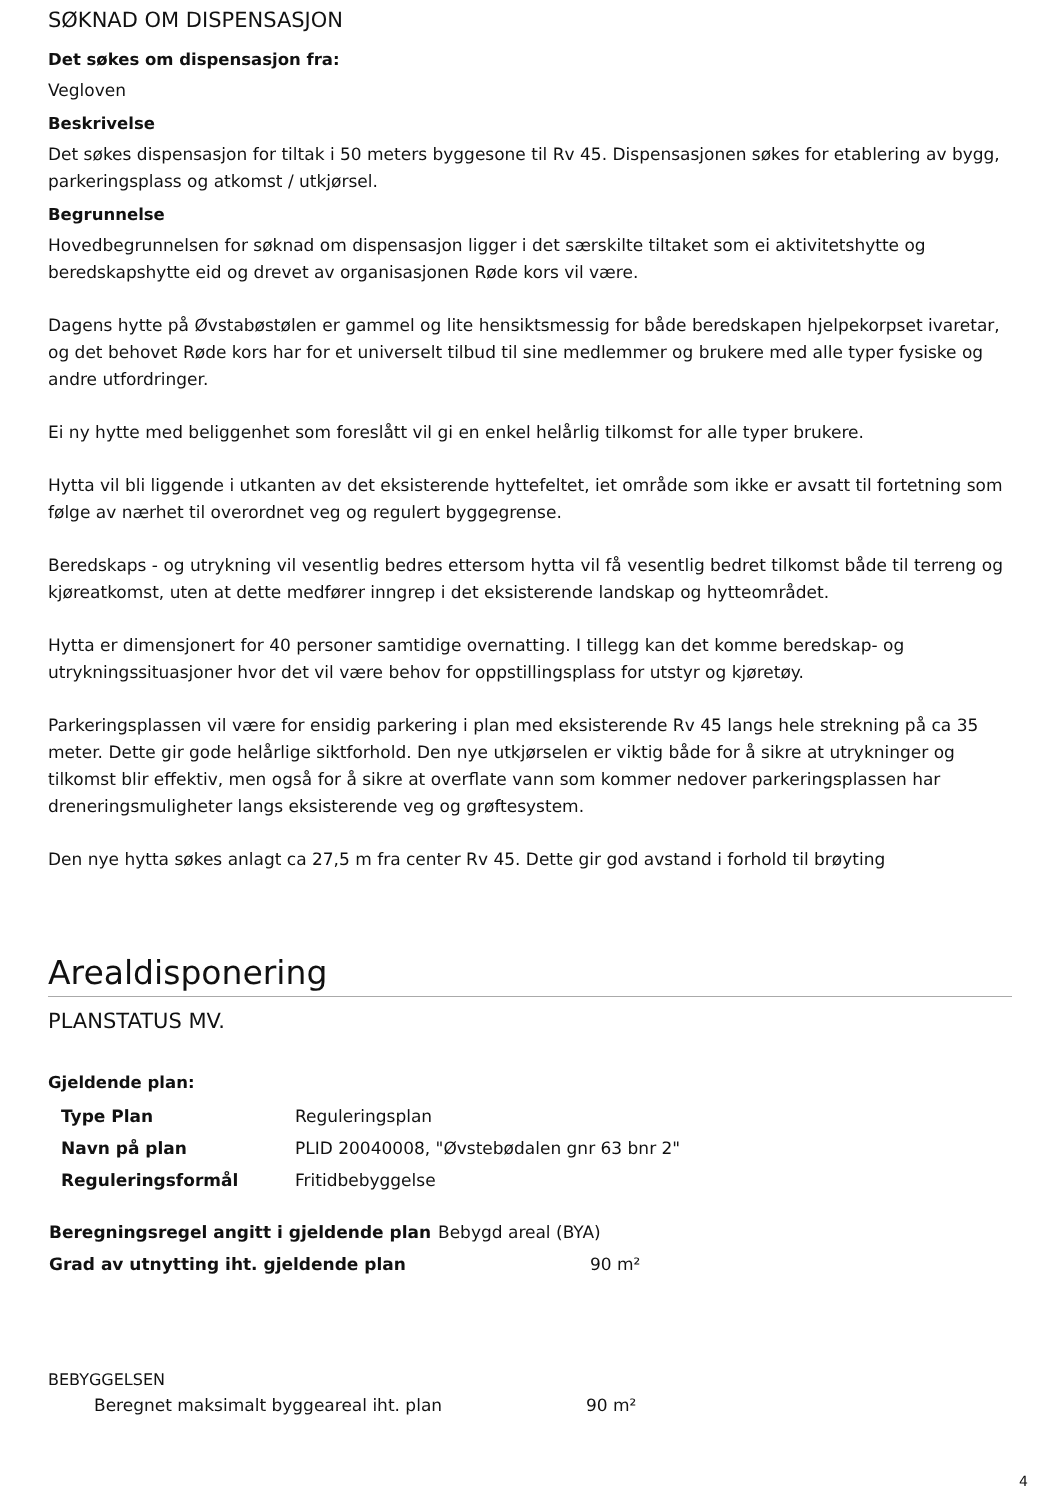SØKNAD OM DISPENSASJON
Det søkes om dispensasjon fra:
Vegloven
Beskrivelse
Det søkes dispensasjon for tiltak i 50 meters byggesone til Rv 45. Dispensasjonen søkes for etablering av bygg, parkeringsplass og atkomst / utkjørsel.
Begrunnelse
Hovedbegrunnelsen for søknad om dispensasjon ligger i det særskilte tiltaket som ei aktivitetshytte og beredskapshytte eid og drevet av organisasjonen Røde kors vil være.
Dagens hytte på Øvstabøstølen er gammel og lite hensiktsmessig for både beredskapen hjelpekorpset ivaretar, og det behovet Røde kors har for et universelt tilbud til sine medlemmer og brukere med alle typer fysiske og andre utfordringer.
Ei ny hytte med beliggenhet som foreslått vil gi en enkel helårlig tilkomst for alle typer brukere.
Hytta vil bli liggende i utkanten av det eksisterende hyttefeltet, iet område som ikke er avsatt til fortetning som følge av nærhet til overordnet veg og regulert byggegrense.
Beredskaps - og utrykning vil vesentlig bedres ettersom hytta vil få vesentlig bedret tilkomst både til terreng og kjøreatkomst, uten at dette medfører inngrep i det eksisterende landskap og hytteområdet.
Hytta er dimensjonert for 40 personer samtidige overnatting. I tillegg kan det komme beredskap- og utrykningssituasjoner hvor det vil være behov for oppstillingsplass for utstyr og kjøretøy.
Parkeringsplassen vil være for ensidig parkering i plan med eksisterende Rv 45 langs hele strekning på ca 35 meter. Dette gir gode helårlige siktforhold. Den nye utkjørselen er viktig både for å sikre at utrykninger og tilkomst blir effektiv, men også for å sikre at overflate vann som kommer nedover parkeringsplassen har dreneringsmuligheter langs eksisterende veg og grøftesystem.
Den nye hytta søkes anlagt ca 27,5 m fra center Rv 45. Dette gir god avstand i forhold til brøyting
Arealdisponering
PLANSTATUS MV.
Gjeldende plan:
| Type Plan | Reguleringsplan |
| Navn på plan | PLID 20040008, "Øvstebødalen gnr 63 bnr 2" |
| Reguleringsformål | Fritidbebyggelse |
| Beregningsregel angitt i gjeldende plan | Bebygd areal (BYA) |
| Grad av utnytting iht. gjeldende plan | 90 m² |
BEBYGGELSEN
| Beregnet maksimalt byggeareal iht. plan | 90 m² |
4